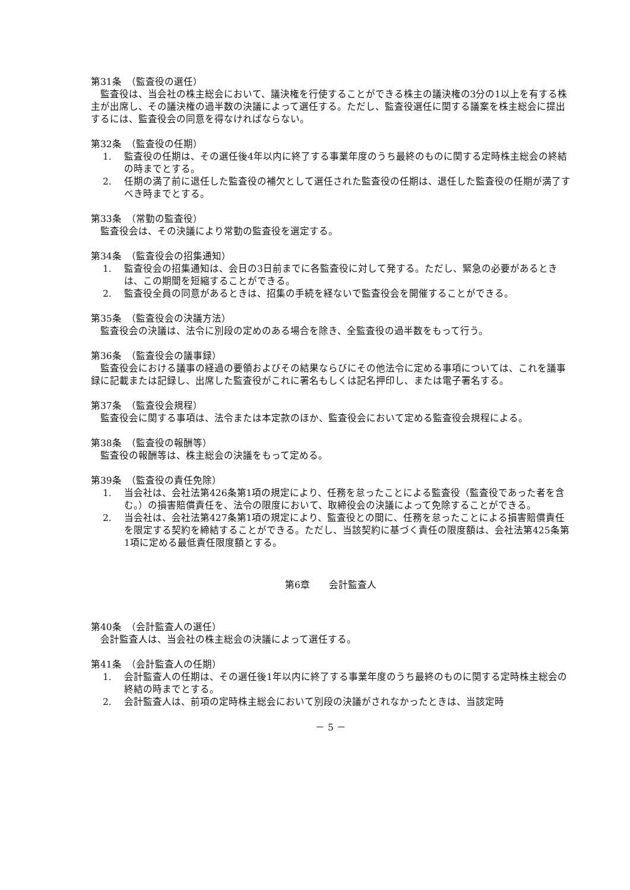第31条　（監査役の選任）
監査役は、当会社の株主総会において、議決権を行使することができる株主の議決権の3分の1以上を有する株主が出席し、その議決権の過半数の決議によって選任する。ただし、監査役選任に関する議案を株主総会に提出するには、監査役会の同意を得なければならない。
第32条　（監査役の任期）
1. 監査役の任期は、その選任後4年以内に終了する事業年度のうち最終のものに関する定時株主総会の終結の時までとする。
2. 任期の満了前に退任した監査役の補欠として選任された監査役の任期は、退任した監査役の任期が満了すべき時までとする。
第33条　（常勤の監査役）
監査役会は、その決議により常勤の監査役を選定する。
第34条　（監査役会の招集通知）
1. 監査役会の招集通知は、会日の3日前までに各監査役に対して発する。ただし、緊急の必要があるときは、この期間を短縮することができる。
2. 監査役全員の同意があるときは、招集の手続を経ないで監査役会を開催することができる。
第35条　（監査役会の決議方法）
監査役会の決議は、法令に別段の定めのある場合を除き、全監査役の過半数をもって行う。
第36条　（監査役会の議事録）
監査役会における議事の経過の要領およびその結果ならびにその他法令に定める事項については、これを議事録に記載または記録し、出席した監査役がこれに署名もしくは記名押印し、または電子署名する。
第37条　（監査役会規程）
監査役会に関する事項は、法令または本定款のほか、監査役会において定める監査役会規程による。
第38条　（監査役の報酬等）
監査役の報酬等は、株主総会の決議をもって定める。
第39条　（監査役の責任免除）
1. 当会社は、会社法第426条第1項の規定により、任務を怠ったことによる監査役（監査役であった者を含む。）の損害賠償責任を、法令の限度において、取締役会の決議によって免除することができる。
2. 当会社は、会社法第427条第1項の規定により、監査役との間に、任務を怠ったことによる損害賠償責任を限定する契約を締結することができる。ただし、当該契約に基づく責任の限度額は、会社法第425条第1項に定める最低責任限度額とする。
第6章　　会計監査人
第40条　（会計監査人の選任）
会計監査人は、当会社の株主総会の決議によって選任する。
第41条　（会計監査人の任期）
1. 会計監査人の任期は、その選任後1年以内に終了する事業年度のうち最終のものに関する定時株主総会の終結の時までとする。
2. 会計監査人は、前項の定時株主総会において別段の決議がされなかったときは、当該定時
－ 5 －